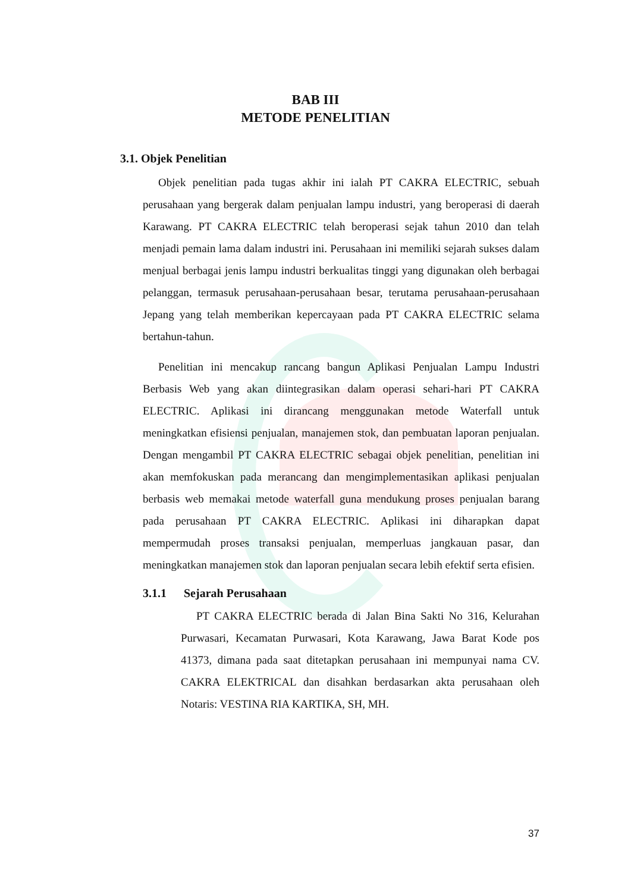BAB III
METODE PENELITIAN
3.1. Objek Penelitian
Objek penelitian pada tugas akhir ini ialah PT CAKRA ELECTRIC, sebuah perusahaan yang bergerak dalam penjualan lampu industri, yang beroperasi di daerah Karawang. PT CAKRA ELECTRIC telah beroperasi sejak tahun 2010 dan telah menjadi pemain lama dalam industri ini. Perusahaan ini memiliki sejarah sukses dalam menjual berbagai jenis lampu industri berkualitas tinggi yang digunakan oleh berbagai pelanggan, termasuk perusahaan-perusahaan besar, terutama perusahaan-perusahaan Jepang yang telah memberikan kepercayaan pada PT CAKRA ELECTRIC selama bertahun-tahun.
Penelitian ini mencakup rancang bangun Aplikasi Penjualan Lampu Industri Berbasis Web yang akan diintegrasikan dalam operasi sehari-hari PT CAKRA ELECTRIC. Aplikasi ini dirancang menggunakan metode Waterfall untuk meningkatkan efisiensi penjualan, manajemen stok, dan pembuatan laporan penjualan. Dengan mengambil PT CAKRA ELECTRIC sebagai objek penelitian, penelitian ini akan memfokuskan pada merancang dan mengimplementasikan aplikasi penjualan berbasis web memakai metode waterfall guna mendukung proses penjualan barang pada perusahaan PT CAKRA ELECTRIC. Aplikasi ini diharapkan dapat mempermudah proses transaksi penjualan, memperluas jangkauan pasar, dan meningkatkan manajemen stok dan laporan penjualan secara lebih efektif serta efisien.
3.1.1 Sejarah Perusahaan
PT CAKRA ELECTRIC berada di Jalan Bina Sakti No 316, Kelurahan Purwasari, Kecamatan Purwasari, Kota Karawang, Jawa Barat Kode pos 41373, dimana pada saat ditetapkan perusahaan ini mempunyai nama CV. CAKRA ELEKTRICAL dan disahkan berdasarkan akta perusahaan oleh Notaris: VESTINA RIA KARTIKA, SH, MH.
37